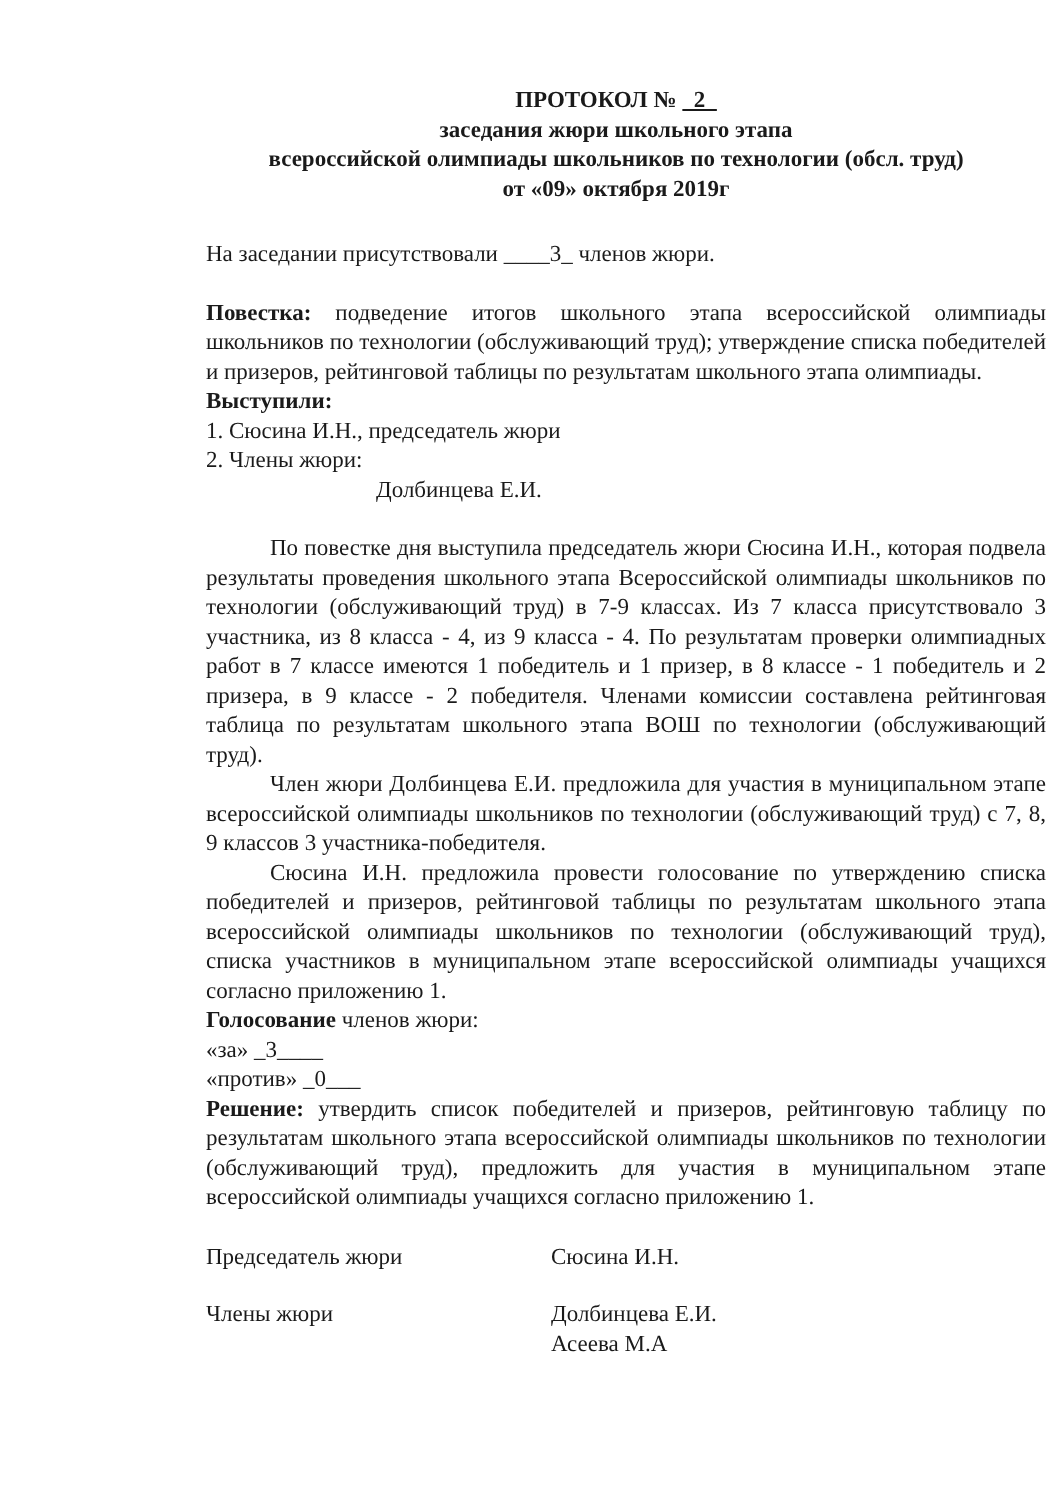ПРОТОКОЛ № 2
заседания жюри школьного этапа
всероссийской олимпиады школьников по технологии (обсл. труд)
от «09» октября 2019г
На заседании присутствовали ____3_ членов жюри.
Повестка: подведение итогов школьного этапа всероссийской олимпиады школьников по технологии (обслуживающий труд); утверждение списка победителей и призеров, рейтинговой таблицы по результатам школьного этапа олимпиады.
Выступили:
1. Сюсина И.Н., председатель жюри
2. Члены жюри:
Долбинцева Е.И.
По повестке дня выступила председатель жюри Сюсина И.Н., которая подвела результаты проведения школьного этапа Всероссийской олимпиады школьников по технологии (обслуживающий труд) в 7-9 классах. Из 7 класса присутствовало 3 участника, из 8 класса - 4, из 9 класса - 4. По результатам проверки олимпиадных работ в 7 классе имеются 1 победитель и 1 призер, в 8 классе - 1 победитель и 2 призера, в 9 классе - 2 победителя. Членами комиссии составлена рейтинговая таблица по результатам школьного этапа ВОШ по технологии (обслуживающий труд).
Член жюри Долбинцева Е.И. предложила для участия в муниципальном этапе всероссийской олимпиады школьников по технологии (обслуживающий труд) с 7, 8, 9 классов 3 участника-победителя.
Сюсина И.Н. предложила провести голосование по утверждению списка победителей и призеров, рейтинговой таблицы по результатам школьного этапа всероссийской олимпиады школьников по технологии (обслуживающий труд), списка участников в муниципальном этапе всероссийской олимпиады учащихся согласно приложению 1.
Голосование членов жюри:
«за» _3____
«против» _0___
Решение: утвердить список победителей и призеров, рейтинговую таблицу по результатам школьного этапа всероссийской олимпиады школьников по технологии (обслуживающий труд), предложить для участия в муниципальном этапе всероссийской олимпиады учащихся согласно приложению 1.
Председатель жюри Сюсина И.Н.
Члены жюри Долбинцева Е.И.
Асеева М.А